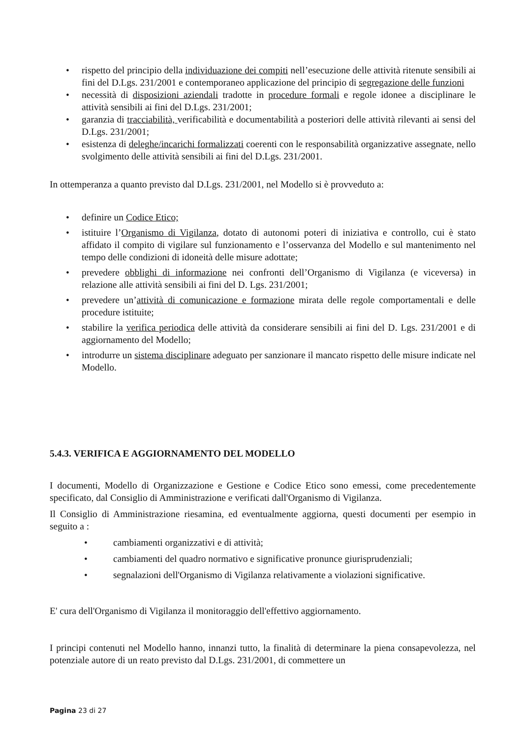• rispetto del principio della individuazione dei compiti nell’esecuzione delle attività ritenute sensibili ai fini del D.Lgs. 231/2001 e contemporaneo applicazione del principio di segregazione delle funzioni
• necessità di disposizioni aziendali tradotte in procedure formali e regole idonee a disciplinare le attività sensibili ai fini del D.Lgs. 231/2001;
• garanzia di tracciabilità, verificabilità e documentabilità a posteriori delle attività rilevanti ai sensi del D.Lgs. 231/2001;
• esistenza di deleghe/incarichi formalizzati coerenti con le responsabilità organizzative assegnate, nello svolgimento delle attività sensibili ai fini del D.Lgs. 231/2001.
In ottemperanza a quanto previsto dal D.Lgs. 231/2001, nel Modello si è provveduto a:
• definire un Codice Etico;
• istituire l’Organismo di Vigilanza, dotato di autonomi poteri di iniziativa e controllo, cui è stato affidato il compito di vigilare sul funzionamento e l’osservanza del Modello e sul mantenimento nel tempo delle condizioni di idoneità delle misure adottate;
• prevedere obblighi di informazione nei confronti dell’Organismo di Vigilanza (e viceversa) in relazione alle attività sensibili ai fini del D. Lgs. 231/2001;
• prevedere un’attività di comunicazione e formazione mirata delle regole comportamentali e delle procedure istituite;
• stabilire la verifica periodica delle attività da considerare sensibili ai fini del D. Lgs. 231/2001 e di aggiornamento del Modello;
• introdurre un sistema disciplinare adeguato per sanzionare il mancato rispetto delle misure indicate nel Modello.
5.4.3. VERIFICA E AGGIORNAMENTO DEL MODELLO
I documenti, Modello di Organizzazione e Gestione e Codice Etico sono emessi, come precedentemente specificato, dal Consiglio di Amministrazione e verificati dall'Organismo di Vigilanza.
Il Consiglio di Amministrazione riesamina, ed eventualmente aggiorna, questi documenti per esempio in seguito a :
• cambiamenti organizzativi e di attività;
• cambiamenti del quadro normativo e significative pronunce giurisprudenziali;
• segnalazioni dell'Organismo di Vigilanza relativamente a violazioni significative.
E' cura dell'Organismo di Vigilanza il monitoraggio dell'effettivo aggiornamento.
I principi contenuti nel Modello hanno, innanzi tutto, la finalità di determinare la piena consapevolezza, nel potenziale autore di un reato previsto dal D.Lgs. 231/2001, di commettere un
Pagina 23 di 27